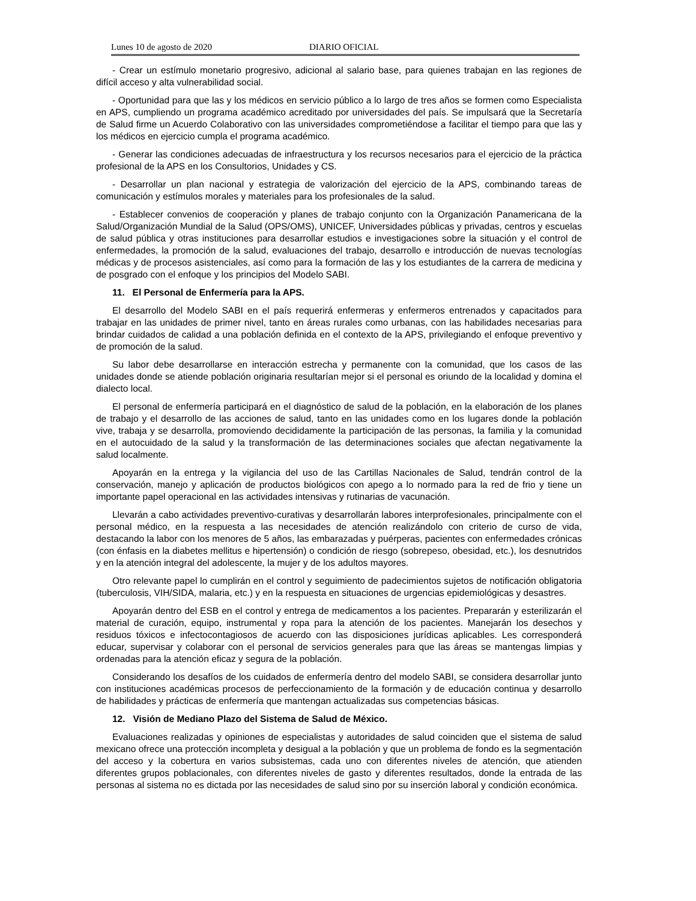Lunes 10 de agosto de 2020 DIARIO OFICIAL
- Crear un estímulo monetario progresivo, adicional al salario base, para quienes trabajan en las regiones de difícil acceso y alta vulnerabilidad social.
- Oportunidad para que las y los médicos en servicio público a lo largo de tres años se formen como Especialista en APS, cumpliendo un programa académico acreditado por universidades del país. Se impulsará que la Secretaría de Salud firme un Acuerdo Colaborativo con las universidades comprometiéndose a facilitar el tiempo para que las y los médicos en ejercicio cumpla el programa académico.
- Generar las condiciones adecuadas de infraestructura y los recursos necesarios para el ejercicio de la práctica profesional de la APS en los Consultorios, Unidades y CS.
- Desarrollar un plan nacional y estrategia de valorización del ejercicio de la APS, combinando tareas de comunicación y estímulos morales y materiales para los profesionales de la salud.
- Establecer convenios de cooperación y planes de trabajo conjunto con la Organización Panamericana de la Salud/Organización Mundial de la Salud (OPS/OMS), UNICEF, Universidades públicas y privadas, centros y escuelas de salud pública y otras instituciones para desarrollar estudios e investigaciones sobre la situación y el control de enfermedades, la promoción de la salud, evaluaciones del trabajo, desarrollo e introducción de nuevas tecnologías médicas y de procesos asistenciales, así como para la formación de las y los estudiantes de la carrera de medicina y de posgrado con el enfoque y los principios del Modelo SABI.
11. El Personal de Enfermería para la APS.
El desarrollo del Modelo SABI en el país requerirá enfermeras y enfermeros entrenados y capacitados para trabajar en las unidades de primer nivel, tanto en áreas rurales como urbanas, con las habilidades necesarias para brindar cuidados de calidad a una población definida en el contexto de la APS, privilegiando el enfoque preventivo y de promoción de la salud.
Su labor debe desarrollarse en interacción estrecha y permanente con la comunidad, que los casos de las unidades donde se atiende población originaria resultarían mejor si el personal es oriundo de la localidad y domina el dialecto local.
El personal de enfermería participará en el diagnóstico de salud de la población, en la elaboración de los planes de trabajo y el desarrollo de las acciones de salud, tanto en las unidades como en los lugares donde la población vive, trabaja y se desarrolla, promoviendo decididamente la participación de las personas, la familia y la comunidad en el autocuidado de la salud y la transformación de las determinaciones sociales que afectan negativamente la salud localmente.
Apoyarán en la entrega y la vigilancia del uso de las Cartillas Nacionales de Salud, tendrán control de la conservación, manejo y aplicación de productos biológicos con apego a lo normado para la red de frio y tiene un importante papel operacional en las actividades intensivas y rutinarias de vacunación.
Llevarán a cabo actividades preventivo-curativas y desarrollarán labores interprofesionales, principalmente con el personal médico, en la respuesta a las necesidades de atención realizándolo con criterio de curso de vida, destacando la labor con los menores de 5 años, las embarazadas y puérperas, pacientes con enfermedades crónicas (con énfasis en la diabetes mellitus e hipertensión) o condición de riesgo (sobrepeso, obesidad, etc.), los desnutridos y en la atención integral del adolescente, la mujer y de los adultos mayores.
Otro relevante papel lo cumplirán en el control y seguimiento de padecimientos sujetos de notificación obligatoria (tuberculosis, VIH/SIDA, malaria, etc.) y en la respuesta en situaciones de urgencias epidemiológicas y desastres.
Apoyarán dentro del ESB en el control y entrega de medicamentos a los pacientes. Prepararán y esterilizarán el material de curación, equipo, instrumental y ropa para la atención de los pacientes. Manejarán los desechos y residuos tóxicos e infectocontagiosos de acuerdo con las disposiciones jurídicas aplicables. Les corresponderá educar, supervisar y colaborar con el personal de servicios generales para que las áreas se mantengas limpias y ordenadas para la atención eficaz y segura de la población.
Considerando los desafíos de los cuidados de enfermería dentro del modelo SABI, se considera desarrollar junto con instituciones académicas procesos de perfeccionamiento de la formación y de educación continua y desarrollo de habilidades y prácticas de enfermería que mantengan actualizadas sus competencias básicas.
12. Visión de Mediano Plazo del Sistema de Salud de México.
Evaluaciones realizadas y opiniones de especialistas y autoridades de salud coinciden que el sistema de salud mexicano ofrece una protección incompleta y desigual a la población y que un problema de fondo es la segmentación del acceso y la cobertura en varios subsistemas, cada uno con diferentes niveles de atención, que atienden diferentes grupos poblacionales, con diferentes niveles de gasto y diferentes resultados, donde la entrada de las personas al sistema no es dictada por las necesidades de salud sino por su inserción laboral y condición económica.